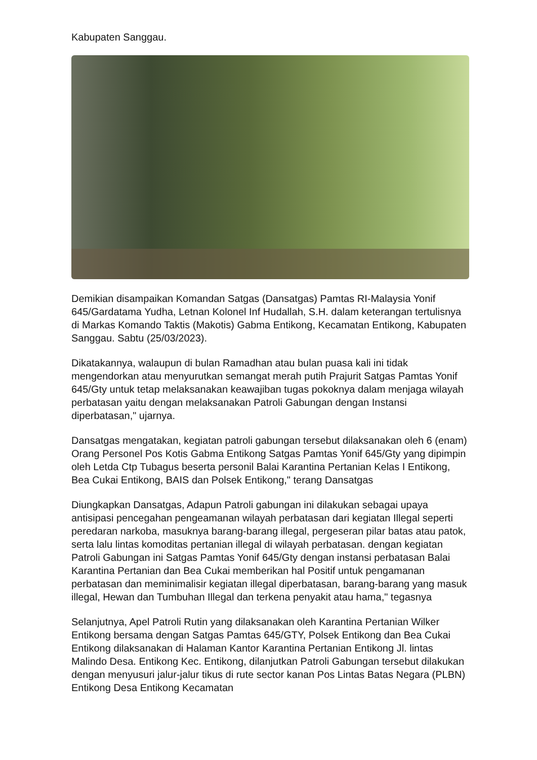Kabupaten Sanggau.
Demikian disampaikan Komandan Satgas (Dansatgas) Pamtas RI-Malaysia Yonif 645/Gardatama Yudha, Letnan Kolonel Inf Hudallah, S.H. dalam keterangan tertulisnya di Markas Komando Taktis (Makotis) Gabma Entikong, Kecamatan Entikong, Kabupaten Sanggau. Sabtu (25/03/2023).
Dikatakannya, walaupun di bulan Ramadhan atau bulan puasa kali ini tidak mengendorkan atau menyurutkan semangat merah putih Prajurit Satgas Pamtas Yonif 645/Gty untuk tetap melaksanakan keawajiban tugas pokoknya dalam menjaga wilayah perbatasan yaitu dengan melaksanakan Patroli Gabungan dengan Instansi diperbatasan," ujarnya.
Dansatgas mengatakan, kegiatan patroli gabungan tersebut dilaksanakan oleh 6 (enam) Orang Personel Pos Kotis Gabma Entikong Satgas Pamtas Yonif 645/Gty yang dipimpin oleh Letda Ctp Tubagus beserta personil Balai Karantina Pertanian Kelas I Entikong, Bea Cukai Entikong, BAIS dan Polsek Entikong," terang Dansatgas
Diungkapkan Dansatgas, Adapun Patroli gabungan ini dilakukan sebagai upaya antisipasi pencegahan pengeamanan wilayah perbatasan dari kegiatan Illegal seperti peredaran narkoba, masuknya barang-barang illegal, pergeseran pilar batas atau patok, serta lalu lintas komoditas pertanian illegal di wilayah perbatasan. dengan kegiatan Patroli Gabungan ini Satgas Pamtas Yonif 645/Gty dengan instansi perbatasan Balai Karantina Pertanian dan Bea Cukai memberikan hal Positif untuk pengamanan perbatasan dan meminimalisir kegiatan illegal diperbatasan, barang-barang yang masuk illegal, Hewan dan Tumbuhan Illegal dan terkena penyakit atau hama," tegasnya
Selanjutnya, Apel Patroli Rutin yang dilaksanakan oleh Karantina Pertanian Wilker Entikong bersama dengan Satgas Pamtas 645/GTY, Polsek Entikong dan Bea Cukai Entikong dilaksanakan di Halaman Kantor Karantina Pertanian Entikong Jl. lintas Malindo Desa. Entikong Kec. Entikong, dilanjutkan Patroli Gabungan tersebut dilakukan dengan menyusuri jalur-jalur tikus di rute sector kanan Pos Lintas Batas Negara (PLBN) Entikong Desa Entikong Kecamatan